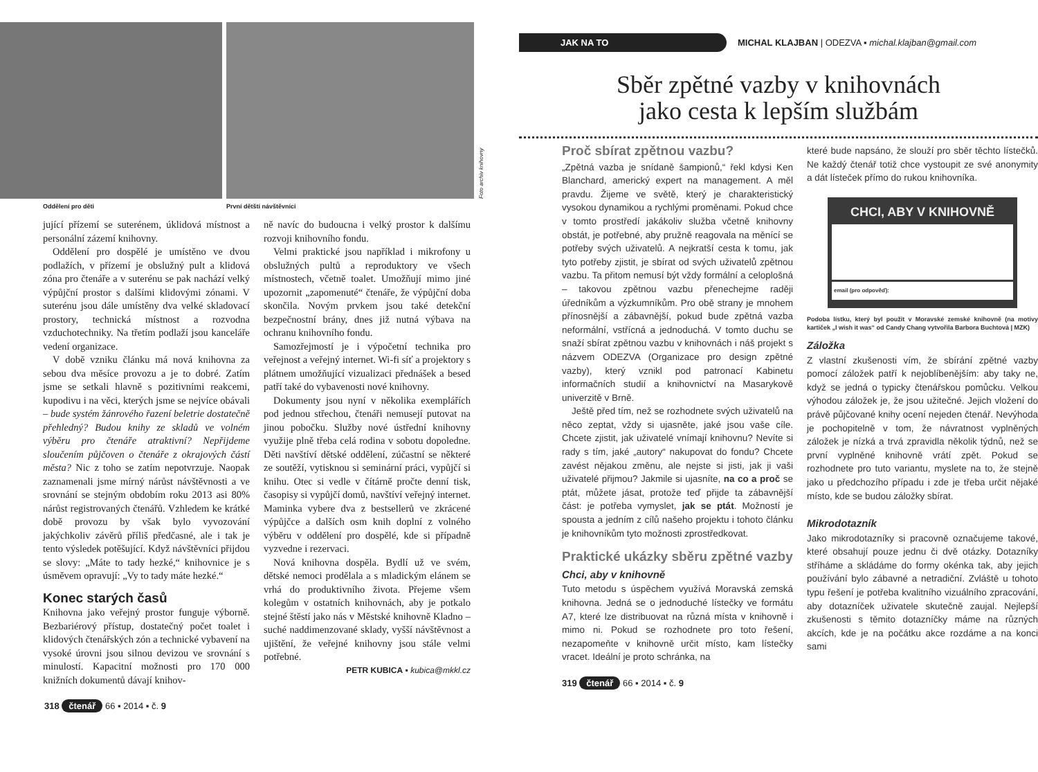Foto archiv knihovny
Oddělení pro děti První dětští návštěvníci
jující přízemí se suterénem, úklidová místnost a personální zázemí knihovny.
Oddělení pro dospělé je umístěno ve dvou podlažích, v přízemí je obslužný pult a klidová zóna pro čtenáře a v suterénu se pak nachází velký výpůjční prostor s dalšími klidovými zónami. V suterénu jsou dále umístěny dva velké skladovací prostory, technická místnost a rozvodna vzduchotechniky. Na třetím podlaží jsou kanceláře vedení organizace.
V době vzniku článku má nová knihovna za sebou dva měsíce provozu a je to dobré. Zatím jsme se setkali hlavně s pozitivními reakcemi, kupodivu i na věci, kterých jsme se nejvíce obávali – bude systém žánrového řazení beletrie dostatečně přehledný? Budou knihy ze skladů ve volném výběru pro čtenáře atraktivní? Nepřijdeme sloučením půjčoven o čtenáře z okrajových částí města? Nic z toho se zatím nepotvrzuje. Naopak zaznamenali jsme mírný nárůst návštěvnosti a ve srovnání se stejným obdobím roku 2013 asi 80% nárůst registrovaných čtenářů. Vzhledem ke krátké době provozu by však bylo vyvozování jakýchkoliv závěrů příliš předčasné, ale i tak je tento výsledek potěšující. Když návštěvníci přijdou se slovy: „Máte to tady hezké,“ knihovnice je s úsměvem opravují: „Vy to tady máte hezké.“
Konec starých časů
Knihovna jako veřejný prostor funguje výborně. Bezbariérový přístup, dostatečný počet toalet i klidových čtenářských zón a technické vybavení na vysoké úrovni jsou silnou devizou ve srovnání s minulostí. Kapacitní možnosti pro 170 000 knižních dokumentů dávají knihov-
ně navíc do budoucna i velký prostor k dalšímu rozvoji knihovního fondu.
Velmi praktické jsou například i mikrofony u obslužných pultů a reproduktory ve všech místnostech, včetně toalet. Umožňují mimo jiné upozornit „zapomenuté“ čtenáře, že výpůjční doba skončila. Novým prvkem jsou také detekční bezpečnostní brány, dnes již nutná výbava na ochranu knihovního fondu.
Samozřejmostí je i výpočetní technika pro veřejnost a veřejný internet. Wi-fi síť a projektory s plátnem umožňující vizualizaci přednášek a besed patří také do vybavenosti nové knihovny.
Dokumenty jsou nyní v několika exemplářích pod jednou střechou, čtenáři nemusejí putovat na jinou pobočku. Služby nové ústřední knihovny využije plně třeba celá rodina v sobotu dopoledne. Děti navštíví dětské oddělení, zúčastní se některé ze soutěží, vytisknou si seminární práci, vypůjčí si knihu. Otec si vedle v čítárně pročte denní tisk, časopisy si vypůjčí domů, navštíví veřejný internet. Maminka vybere dva z bestsellerů ve zkrácené výpůjčce a dalších osm knih doplní z volného výběru v oddělení pro dospělé, kde si případně vyzvedne i rezervaci.
Nová knihovna dospěla. Bydlí už ve svém, dětské nemoci prodělala a s mladickým elánem se vrhá do produktivního života. Přejeme všem kolegům v ostatních knihovnách, aby je potkalo stejné štěstí jako nás v Městské knihovně Kladno – suché naddimenzované sklady, vyšší návštěvnost a ujištění, že veřejné knihovny jsou stále velmi potřebné.
PETR KUBICA ▪ kubica@mkkl.cz
318 čtenář 66 ▪ 2014 ▪ č. 9
JAK NA TO
MICHAL KLAJBAN | ODEZVA ▪ michal.klajban@gmail.com
Sběr zpětné vazby v knihovnách
jako cesta k lepším službám
Proč sbírat zpětnou vazbu?
„Zpětná vazba je snídaně šampionů,“ řekl kdysi Ken Blanchard, americký expert na management. A měl pravdu. Žijeme ve světě, který je charakteristický vysokou dynamikou a rychlými proměnami. Pokud chce v tomto prostředí jakákoliv služba včetně knihovny obstát, je potřebné, aby pružně reagovala na měnící se potřeby svých uživatelů. A nejkratší cesta k tomu, jak tyto potřeby zjistit, je sbírat od svých uživatelů zpětnou vazbu. Ta přitom nemusí být vždy formální a celoplošná – takovou zpětnou vazbu přenechejme raději úředníkům a výzkumníkům. Pro obě strany je mnohem přínosnější a zábavnější, pokud bude zpětná vazba neformální, vstřícná a jednoduchá. V tomto duchu se snaží sbírat zpětnou vazbu v knihovnách i náš projekt s názvem ODEZVA (Organizace pro design zpětné vazby), který vznikl pod patronací Kabinetu informačních studií a knihovnictví na Masarykově univerzitě v Brně.
Ještě před tím, než se rozhodnete svých uživatelů na něco zeptat, vždy si ujasněte, jaké jsou vaše cíle. Chcete zjistit, jak uživatelé vnímají knihovnu? Nevíte si rady s tím, jaké „autory“ nakupovat do fondu? Chcete zavést nějakou změnu, ale nejste si jisti, jak ji vaši uživatelé přijmou? Jakmile si ujasníte, na co a proč se ptát, můžete jásat, protože teď přijde ta zábavnější část: je potřeba vymyslet, jak se ptát. Možností je spousta a jedním z cílů našeho projektu i tohoto článku je knihovníkům tyto možnosti zprostředkovat.
Praktické ukázky sběru zpětné vazby
Chci, aby v knihovně
Tuto metodu s úspěchem využívá Moravská zemská knihovna. Jedná se o jednoduché lístečky ve formátu A7, které lze distribuovat na různá místa v knihovně i mimo ni. Pokud se rozhodnete pro toto řešení, nezapomeňte v knihovně určit místo, kam lístečky vracet. Ideální je proto schránka, na
které bude napsáno, že slouží pro sběr těchto lístečků. Ne každý čtenář totiž chce vystoupit ze své anonymity a dát lísteček přímo do rukou knihovníka.
CHCI, ABY V KNIHOVNĚ
email (pro odpověď):
Podoba lístku, který byl použit v Moravské zemské knihovně (na motivy kartiček „I wish it was“ od Candy Chang vytvořila Barbora Buchtová | MZK)
Záložka
Z vlastní zkušenosti vím, že sbírání zpětné vazby pomocí záložek patří k nejoblíbenějším: aby taky ne, když se jedná o typicky čtenářskou pomůcku. Velkou výhodou záložek je, že jsou užitečné. Jejich vložení do právě půjčované knihy ocení nejeden čtenář. Nevýhoda je pochopitelně v tom, že návratnost vyplněných záložek je nízká a trvá zpravidla několik týdnů, než se první vyplněné knihovně vrátí zpět. Pokud se rozhodnete pro tuto variantu, myslete na to, že stejně jako u předchozího případu i zde je třeba určit nějaké místo, kde se budou záložky sbírat.
Mikrodotazník
Jako mikrodotazníky si pracovně označujeme takové, které obsahují pouze jednu či dvě otázky. Dotazníky stříháme a skládáme do formy okénka tak, aby jejich používání bylo zábavné a netradiční. Zvláště u tohoto typu řešení je potřeba kvalitního vizuálního zpracování, aby dotazníček uživatele skutečně zaujal. Nejlepší zkušenosti s těmito dotazníčky máme na různých akcích, kde je na počátku akce rozdáme a na konci sami
319 čtenář 66 ▪ 2014 ▪ č. 9